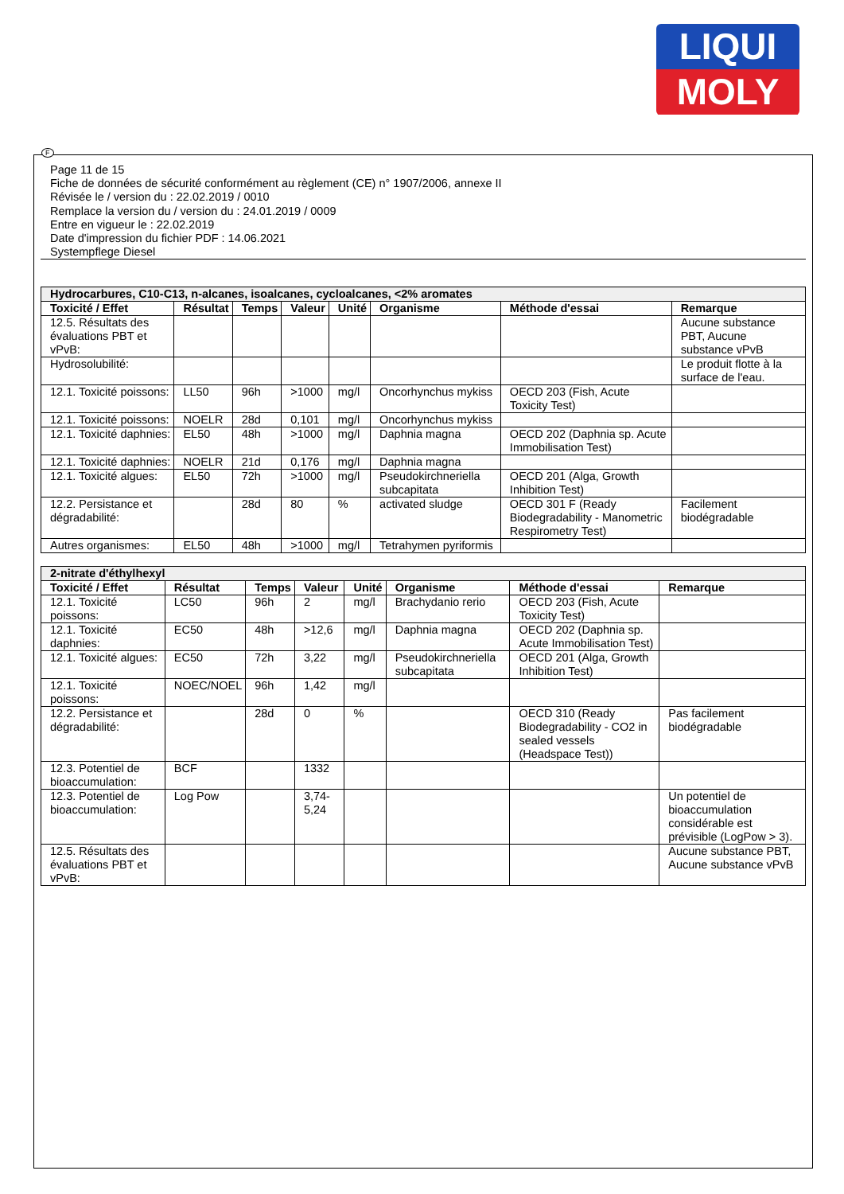LIQUI
MOLY
Page 11 de 15
Fiche de données de sécurité conformément au règlement (CE) n° 1907/2006, annexe II
Révisée le / version du : 22.02.2019 / 0010
Remplace la version du / version du : 24.01.2019 / 0009
Entre en vigueur le : 22.02.2019
Date d'impression du fichier PDF : 14.06.2021
Systempflege Diesel
| Hydrocarbures, C10-C13, n-alcanes, isoalcanes, cycloalcanes, <2% aromates | | | | | | | |
| --- | --- | --- | --- | --- | --- | --- | --- |
| Toxicité / Effet | Résultat | Temps | Valeur | Unité | Organisme | Méthode d'essai | Remarque |
| 12.5. Résultats des évaluations PBT et vPvB: | | | | | | | Aucune substance PBT, Aucune substance vPvB |
| Hydrosolubilité: | | | | | | | Le produit flotte à la surface de l'eau. |
| 12.1. Toxicité poissons: | LL50 | 96h | >1000 | mg/l | Oncorhynchus mykiss | OECD 203 (Fish, Acute Toxicity Test) | |
| 12.1. Toxicité poissons: | NOELR | 28d | 0,101 | mg/l | Oncorhynchus mykiss | | |
| 12.1. Toxicité daphnies: | EL50 | 48h | >1000 | mg/l | Daphnia magna | OECD 202 (Daphnia sp. Acute Immobilisation Test) | |
| 12.1. Toxicité daphnies: | NOELR | 21d | 0,176 | mg/l | Daphnia magna | | |
| 12.1. Toxicité algues: | EL50 | 72h | >1000 | mg/l | Pseudokirchneriella subcapitata | OECD 201 (Alga, Growth Inhibition Test) | |
| 12.2. Persistance et dégradabilité: | | 28d | 80 | % | activated sludge | OECD 301 F (Ready Biodegradability - Manometric Respirometry Test) | Facilement biodégradable |
| Autres organismes: | EL50 | 48h | >1000 | mg/l | Tetrahymen pyriformis | | |
| 2-nitrate d'éthylhexyl | | | | | | | |
| --- | --- | --- | --- | --- | --- | --- | --- |
| Toxicité / Effet | Résultat | Temps | Valeur | Unité | Organisme | Méthode d'essai | Remarque |
| 12.1. Toxicité poissons: | LC50 | 96h | 2 | mg/l | Brachydanio rerio | OECD 203 (Fish, Acute Toxicity Test) | |
| 12.1. Toxicité daphnies: | EC50 | 48h | >12,6 | mg/l | Daphnia magna | OECD 202 (Daphnia sp. Acute Immobilisation Test) | |
| 12.1. Toxicité algues: | EC50 | 72h | 3,22 | mg/l | Pseudokirchneriella subcapitata | OECD 201 (Alga, Growth Inhibition Test) | |
| 12.1. Toxicité poissons: | NOEC/NOEL | 96h | 1,42 | mg/l | | | |
| 12.2. Persistance et dégradabilité: | | 28d | 0 | % | | OECD 310 (Ready Biodegradability - CO2 in sealed vessels (Headspace Test)) | Pas facilement biodégradable |
| 12.3. Potentiel de bioaccumulation: | BCF | | 1332 | | | | |
| 12.3. Potentiel de bioaccumulation: | Log Pow | | 3,74-5,24 | | | | Un potentiel de bioaccumulation considérable est prévisible (LogPow > 3). |
| 12.5. Résultats des évaluations PBT et vPvB: | | | | | | | Aucune substance PBT, Aucune substance vPvB |
F